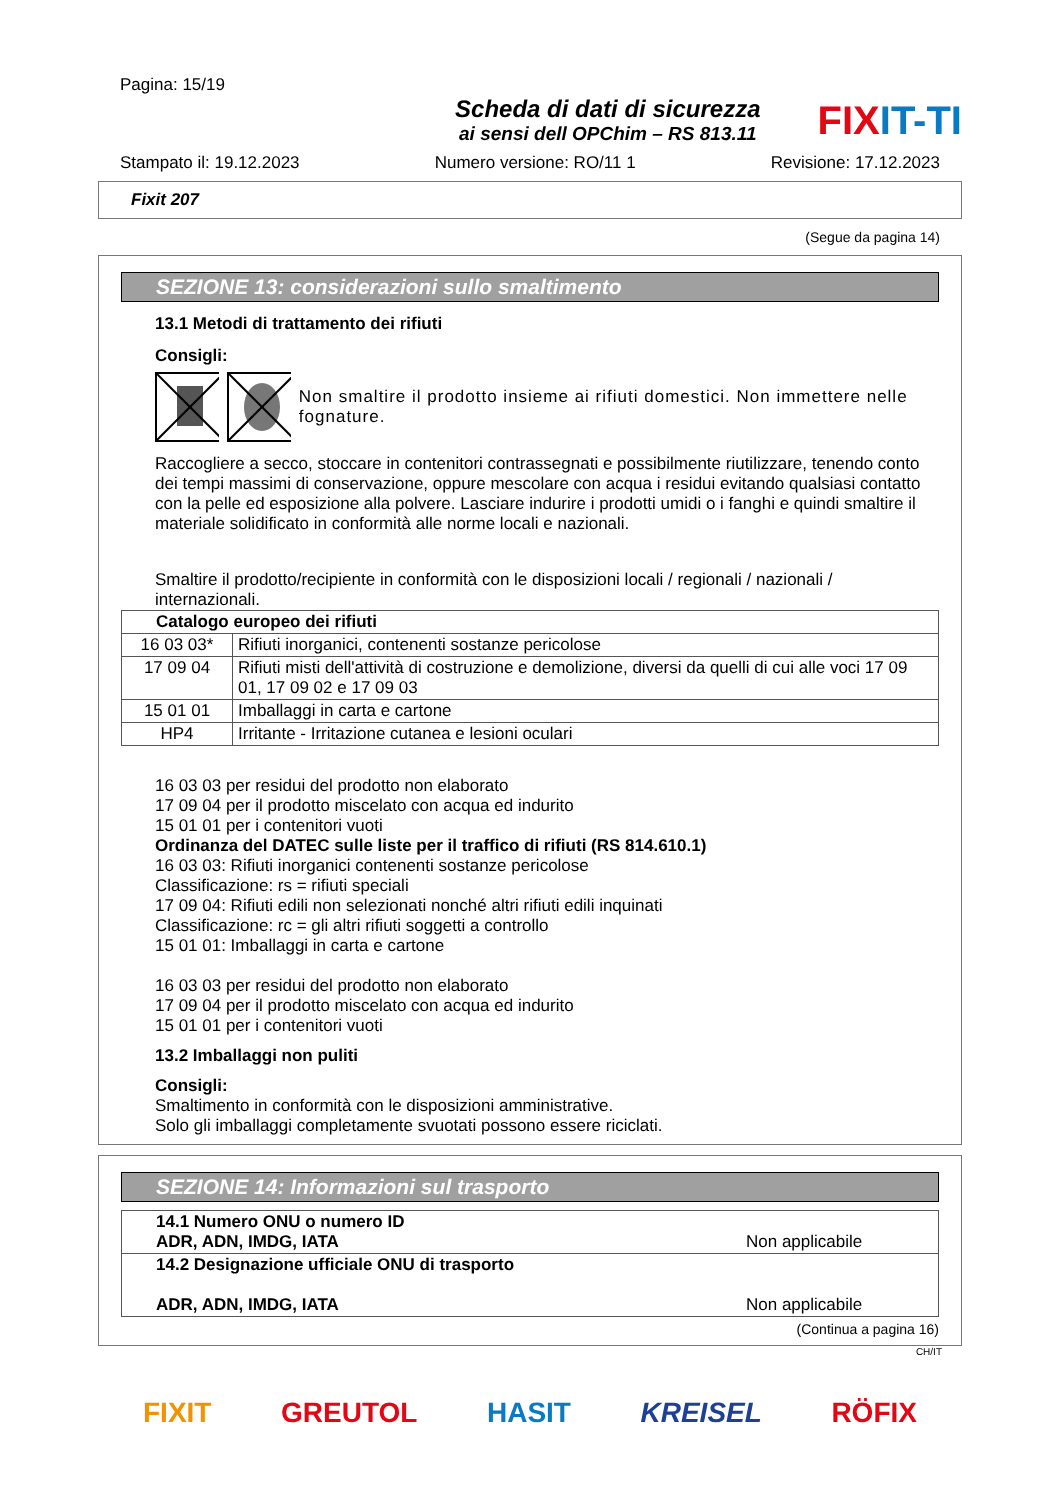Pagina: 15/19
Scheda di dati di sicurezza
ai sensi dell OPChim – RS 813.11
FIXIT-TI
Stampato il: 19.12.2023 Numero versione: RO/11 1 Revisione: 17.12.2023
Fixit 207
(Segue da pagina 14)
SEZIONE 13: considerazioni sullo smaltimento
13.1 Metodi di trattamento dei rifiuti
Consigli:
Non smaltire il prodotto insieme ai rifiuti domestici. Non immettere nelle fognature.
Raccogliere a secco, stoccare in contenitori contrassegnati e possibilmente riutilizzare, tenendo conto dei tempi massimi di conservazione, oppure mescolare con acqua i residui evitando qualsiasi contatto con la pelle ed esposizione alla polvere. Lasciare indurire i prodotti umidi o i fanghi e quindi smaltire il materiale solidificato in conformità alle norme locali e nazionali.
Smaltire il prodotto/recipiente in conformità con le disposizioni locali / regionali / nazionali / internazionali.
| Catalogo europeo dei rifiuti | |
| 16 03 03* | Rifiuti inorganici, contenenti sostanze pericolose |
| 17 09 04 | Rifiuti misti dell'attività di costruzione e demolizione, diversi da quelli di cui alle voci 17 09 01, 17 09 02 e 17 09 03 |
| 15 01 01 | Imballaggi in carta e cartone |
| HP4 | Irritante - Irritazione cutanea e lesioni oculari |
16 03 03 per residui del prodotto non elaborato
17 09 04 per il prodotto miscelato con acqua ed indurito
15 01 01 per i contenitori vuoti
Ordinanza del DATEC sulle liste per il traffico di rifiuti (RS 814.610.1)
16 03 03: Rifiuti inorganici contenenti sostanze pericolose
Classificazione: rs = rifiuti speciali
17 09 04: Rifiuti edili non selezionati nonché altri rifiuti edili inquinati
Classificazione: rc = gli altri rifiuti soggetti a controllo
15 01 01: Imballaggi in carta e cartone
16 03 03 per residui del prodotto non elaborato
17 09 04 per il prodotto miscelato con acqua ed indurito
15 01 01 per i contenitori vuoti
13.2 Imballaggi non puliti
Consigli:
Smaltimento in conformità con le disposizioni amministrative.
Solo gli imballaggi completamente svuotati possono essere riciclati.
SEZIONE 14: Informazioni sul trasporto
| 14.1 Numero ONU o numero ID ADR, ADN, IMDG, IATA | Non applicabile |
| 14.2 Designazione ufficiale ONU di trasporto ADR, ADN, IMDG, IATA | Non applicabile |
(Continua a pagina 16)
CH/IT
FIXIT GREUTOL HASIT KREISEL RÖFIX